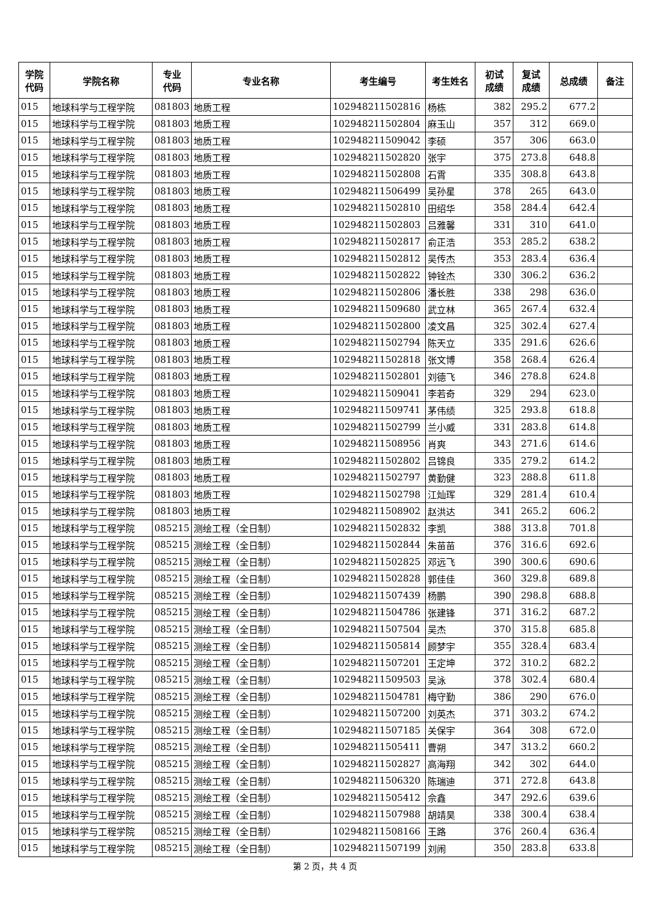| 学院 代码 | 学院名称 | 专业 代码 | 专业名称 | 考生编号 | 考生姓名 | 初试 成绩 | 复试 成绩 | 总成绩 | 备注 |
| --- | --- | --- | --- | --- | --- | --- | --- | --- | --- |
| 015 | 地球科学与工程学院 | 081803 | 地质工程 | 102948211502816 | 杨栋 | 382 | 295.2 | 677.2 | |
| 015 | 地球科学与工程学院 | 081803 | 地质工程 | 102948211502804 | 麻玉山 | 357 | 312 | 669.0 | |
| 015 | 地球科学与工程学院 | 081803 | 地质工程 | 102948211509042 | 李硕 | 357 | 306 | 663.0 | |
| 015 | 地球科学与工程学院 | 081803 | 地质工程 | 102948211502820 | 张宇 | 375 | 273.8 | 648.8 | |
| 015 | 地球科学与工程学院 | 081803 | 地质工程 | 102948211502808 | 石霄 | 335 | 308.8 | 643.8 | |
| 015 | 地球科学与工程学院 | 081803 | 地质工程 | 102948211506499 | 吴孙星 | 378 | 265 | 643.0 | |
| 015 | 地球科学与工程学院 | 081803 | 地质工程 | 102948211502810 | 田绍华 | 358 | 284.4 | 642.4 | |
| 015 | 地球科学与工程学院 | 081803 | 地质工程 | 102948211502803 | 吕雅馨 | 331 | 310 | 641.0 | |
| 015 | 地球科学与工程学院 | 081803 | 地质工程 | 102948211502817 | 俞正浩 | 353 | 285.2 | 638.2 | |
| 015 | 地球科学与工程学院 | 081803 | 地质工程 | 102948211502812 | 吴传杰 | 353 | 283.4 | 636.4 | |
| 015 | 地球科学与工程学院 | 081803 | 地质工程 | 102948211502822 | 钟铨杰 | 330 | 306.2 | 636.2 | |
| 015 | 地球科学与工程学院 | 081803 | 地质工程 | 102948211502806 | 潘长胜 | 338 | 298 | 636.0 | |
| 015 | 地球科学与工程学院 | 081803 | 地质工程 | 102948211509680 | 武立林 | 365 | 267.4 | 632.4 | |
| 015 | 地球科学与工程学院 | 081803 | 地质工程 | 102948211502800 | 凌文昌 | 325 | 302.4 | 627.4 | |
| 015 | 地球科学与工程学院 | 081803 | 地质工程 | 102948211502794 | 陈天立 | 335 | 291.6 | 626.6 | |
| 015 | 地球科学与工程学院 | 081803 | 地质工程 | 102948211502818 | 张文博 | 358 | 268.4 | 626.4 | |
| 015 | 地球科学与工程学院 | 081803 | 地质工程 | 102948211502801 | 刘德飞 | 346 | 278.8 | 624.8 | |
| 015 | 地球科学与工程学院 | 081803 | 地质工程 | 102948211509041 | 李若奇 | 329 | 294 | 623.0 | |
| 015 | 地球科学与工程学院 | 081803 | 地质工程 | 102948211509741 | 茅伟绩 | 325 | 293.8 | 618.8 | |
| 015 | 地球科学与工程学院 | 081803 | 地质工程 | 102948211502799 | 兰小威 | 331 | 283.8 | 614.8 | |
| 015 | 地球科学与工程学院 | 081803 | 地质工程 | 102948211508956 | 肖爽 | 343 | 271.6 | 614.6 | |
| 015 | 地球科学与工程学院 | 081803 | 地质工程 | 102948211502802 | 吕锦良 | 335 | 279.2 | 614.2 | |
| 015 | 地球科学与工程学院 | 081803 | 地质工程 | 102948211502797 | 黄勤健 | 323 | 288.8 | 611.8 | |
| 015 | 地球科学与工程学院 | 081803 | 地质工程 | 102948211502798 | 江灿珲 | 329 | 281.4 | 610.4 | |
| 015 | 地球科学与工程学院 | 081803 | 地质工程 | 102948211508902 | 赵洪达 | 341 | 265.2 | 606.2 | |
| 015 | 地球科学与工程学院 | 085215 | 测绘工程（全日制） | 102948211502832 | 李凯 | 388 | 313.8 | 701.8 | |
| 015 | 地球科学与工程学院 | 085215 | 测绘工程（全日制） | 102948211502844 | 朱苗苗 | 376 | 316.6 | 692.6 | |
| 015 | 地球科学与工程学院 | 085215 | 测绘工程（全日制） | 102948211502825 | 邓远飞 | 390 | 300.6 | 690.6 | |
| 015 | 地球科学与工程学院 | 085215 | 测绘工程（全日制） | 102948211502828 | 郭佳佳 | 360 | 329.8 | 689.8 | |
| 015 | 地球科学与工程学院 | 085215 | 测绘工程（全日制） | 102948211507439 | 杨鹏 | 390 | 298.8 | 688.8 | |
| 015 | 地球科学与工程学院 | 085215 | 测绘工程（全日制） | 102948211504786 | 张建锋 | 371 | 316.2 | 687.2 | |
| 015 | 地球科学与工程学院 | 085215 | 测绘工程（全日制） | 102948211507504 | 吴杰 | 370 | 315.8 | 685.8 | |
| 015 | 地球科学与工程学院 | 085215 | 测绘工程（全日制） | 102948211505814 | 顾梦宇 | 355 | 328.4 | 683.4 | |
| 015 | 地球科学与工程学院 | 085215 | 测绘工程（全日制） | 102948211507201 | 王定坤 | 372 | 310.2 | 682.2 | |
| 015 | 地球科学与工程学院 | 085215 | 测绘工程（全日制） | 102948211509503 | 吴泳 | 378 | 302.4 | 680.4 | |
| 015 | 地球科学与工程学院 | 085215 | 测绘工程（全日制） | 102948211504781 | 梅守勤 | 386 | 290 | 676.0 | |
| 015 | 地球科学与工程学院 | 085215 | 测绘工程（全日制） | 102948211507200 | 刘英杰 | 371 | 303.2 | 674.2 | |
| 015 | 地球科学与工程学院 | 085215 | 测绘工程（全日制） | 102948211507185 | 关保宇 | 364 | 308 | 672.0 | |
| 015 | 地球科学与工程学院 | 085215 | 测绘工程（全日制） | 102948211505411 | 曹朔 | 347 | 313.2 | 660.2 | |
| 015 | 地球科学与工程学院 | 085215 | 测绘工程（全日制） | 102948211502827 | 高海翔 | 342 | 302 | 644.0 | |
| 015 | 地球科学与工程学院 | 085215 | 测绘工程（全日制） | 102948211506320 | 陈瑞迪 | 371 | 272.8 | 643.8 | |
| 015 | 地球科学与工程学院 | 085215 | 测绘工程（全日制） | 102948211505412 | 佘鑫 | 347 | 292.6 | 639.6 | |
| 015 | 地球科学与工程学院 | 085215 | 测绘工程（全日制） | 102948211507988 | 胡靖昊 | 338 | 300.4 | 638.4 | |
| 015 | 地球科学与工程学院 | 085215 | 测绘工程（全日制） | 102948211508166 | 王路 | 376 | 260.4 | 636.4 | |
| 015 | 地球科学与工程学院 | 085215 | 测绘工程（全日制） | 102948211507199 | 刘闹 | 350 | 283.8 | 633.8 | |
第 2 页，共 4 页